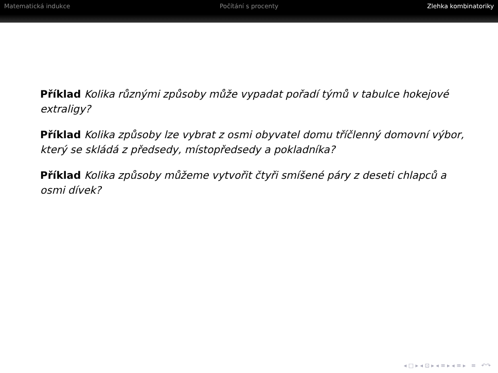Matematická indukce Počítání s procenty Zlehka kombinatoriky
Příklad Kolika různými způsoby může vypadat pořadí týmů v tabulce hokejové extraligy?
Příklad Kolika způsoby lze vybrat z osmi obyvatel domu tříčlenný domovní výbor, který se skládá z předsedy, místopředsedy a pokladníka?
Příklad Kolika způsoby můžeme vytvořit čtyři smíšené páry z deseti chlapců a osmi dívek?
◂ □ ▸ ◂ ⊡ ▸ ◂ ≡ ▸ ◂ ≡ ▸ ≡ ↶↷